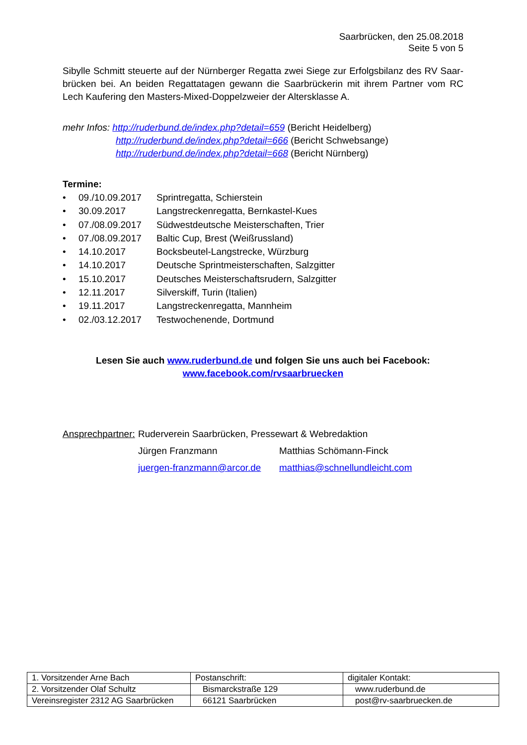Saarbrücken, den 25.08.2018
Seite 5 von 5
Sibylle Schmitt steuerte auf der Nürnberger Regatta zwei Siege zur Erfolgsbilanz des RV Saar-brücken bei. An beiden Regattatagen gewann die Saarbrückerin mit ihrem Partner vom RC Lech Kaufering den Masters-Mixed-Doppelzweier der Altersklasse A.
mehr Infos: http://ruderbund.de/index.php?detail=659 (Bericht Heidelberg)
http://ruderbund.de/index.php?detail=666 (Bericht Schwebsange)
http://ruderbund.de/index.php?detail=668 (Bericht Nürnberg)
Termine:
• 09./10.09.2017 Sprintregatta, Schierstein
• 30.09.2017 Langstreckenregatta, Bernkastel-Kues
• 07./08.09.2017 Südwestdeutsche Meisterschaften, Trier
• 07./08.09.2017 Baltic Cup, Brest (Weißrussland)
• 14.10.2017 Bocksbeutel-Langstrecke, Würzburg
• 14.10.2017 Deutsche Sprintmeisterschaften, Salzgitter
• 15.10.2017 Deutsches Meisterschaftsrudern, Salzgitter
• 12.11.2017 Silverskiff, Turin (Italien)
• 19.11.2017 Langstreckenregatta, Mannheim
• 02./03.12.2017 Testwochenende, Dortmund
Lesen Sie auch www.ruderbund.de und folgen Sie uns auch bei Facebook:
www.facebook.com/rvsaarbruecken
Ansprechpartner: Ruderverein Saarbrücken, Pressewart & Webredaktion
Jürgen Franzmann Matthias Schömann-Finck
juergen-franzmann@arcor.de matthias@schnellundleicht.com
| 1. Vorsitzender Arne Bach | Postanschrift: | digitaler Kontakt: |
| 2. Vorsitzender Olaf Schultz | Bismarckstraße 129 | www.ruderbund.de |
| Vereinsregister 2312 AG Saarbrücken | 66121 Saarbrücken | post@rv-saarbruecken.de |